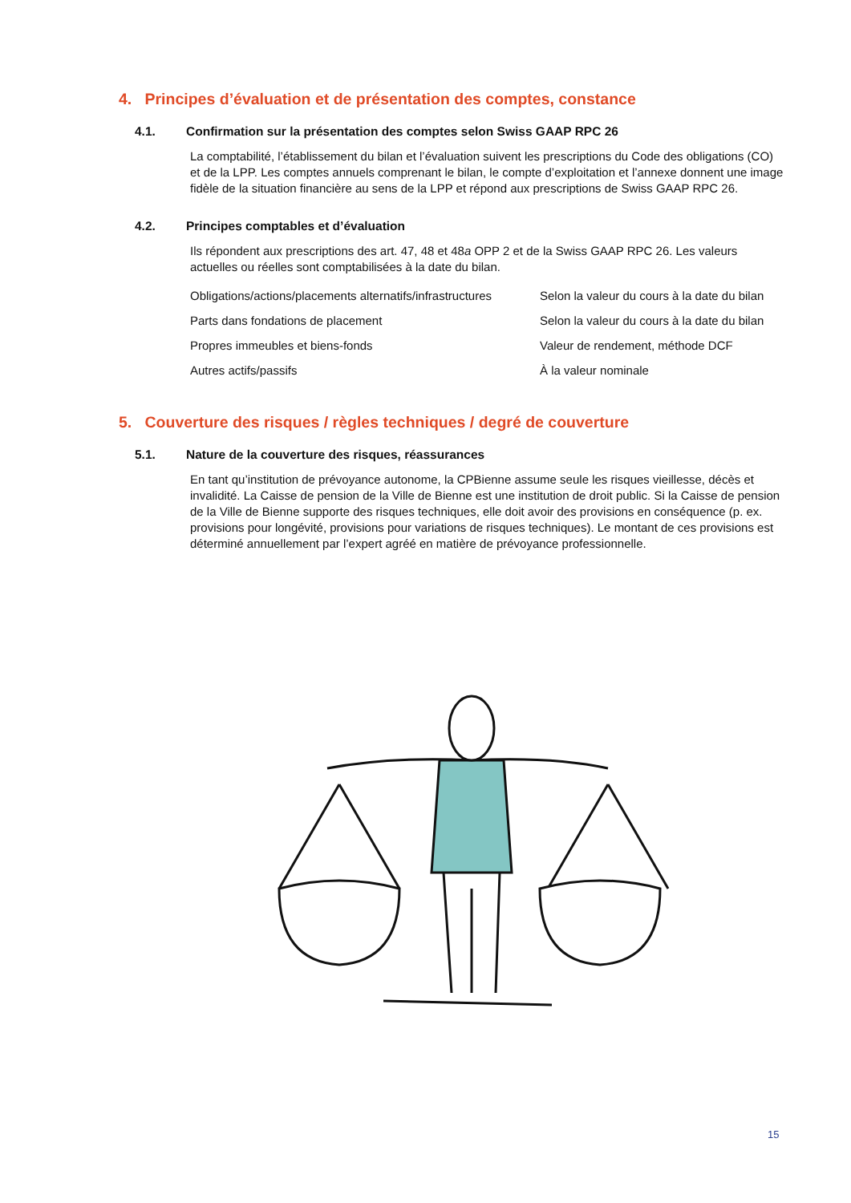4. Principes d’évaluation et de présentation des comptes, constance
4.1. Confirmation sur la présentation des comptes selon Swiss GAAP RPC 26
La comptabilité, l’établissement du bilan et l’évaluation suivent les prescriptions du Code des obligations (CO) et de la LPP. Les comptes annuels comprenant le bilan, le compte d’exploitation et l’annexe donnent une image fidèle de la situation financière au sens de la LPP et répond aux prescriptions de Swiss GAAP RPC 26.
4.2. Principes comptables et d’évaluation
Ils répondent aux prescriptions des art. 47, 48 et 48a OPP 2 et de la Swiss GAAP RPC 26. Les valeurs actuelles ou réelles sont comptabilisées à la date du bilan.
| Obligations/actions/placements alternatifs/infrastructures | Selon la valeur du cours à la date du bilan |
| Parts dans fondations de placement | Selon la valeur du cours à la date du bilan |
| Propres immeubles et biens-fonds | Valeur de rendement, méthode DCF |
| Autres actifs/passifs | À la valeur nominale |
5. Couverture des risques / règles techniques / degré de couverture
5.1. Nature de la couverture des risques, réassurances
En tant qu’institution de prévoyance autonome, la CPBienne assume seule les risques vieillesse, décès et invalidité. La Caisse de pension de la Ville de Bienne est une institution de droit public. Si la Caisse de pension de la Ville de Bienne supporte des risques techniques, elle doit avoir des provisions en conséquence (p. ex. provisions pour longévité, provisions pour variations de risques techniques). Le montant de ces provisions est déterminé annuellement par l’expert agréé en matière de prévoyance professionnelle.
15